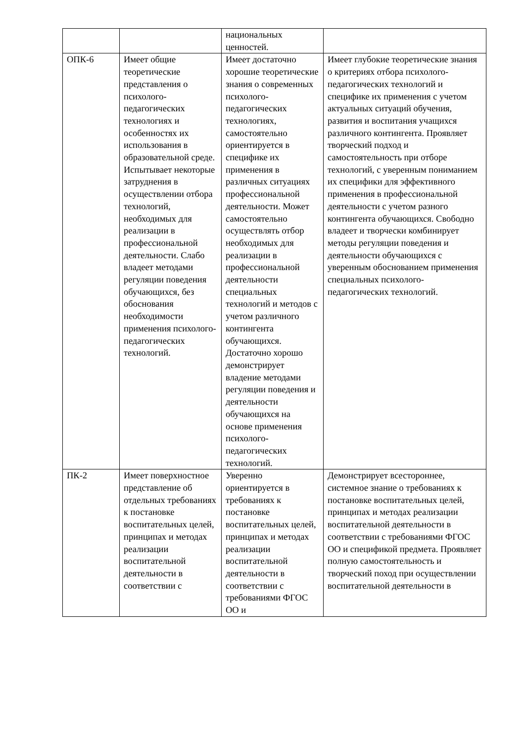| | | национальных ценностей. | |
| ОПК-6 | Имеет общие теоретические представления о психолого-педагогических технологиях и особенностях их использования в образовательной среде. Испытывает некоторые затруднения в осуществлении отбора технологий, необходимых для реализации в профессиональной деятельности. Слабо владеет методами регуляции поведения обучающихся, без обоснования необходимости применения психолого-педагогических технологий. | Имеет достаточно хорошие теоретические знания о современных психолого-педагогических технологиях, самостоятельно ориентируется в специфике их применения в различных ситуациях профессиональной деятельности. Может самостоятельно осуществлять отбор необходимых для реализации в профессиональной деятельности специальных технологий и методов с учетом различного контингента обучающихся. Достаточно хорошо демонстрирует владение методами регуляции поведения и деятельности обучающихся на основе применения психолого-педагогических технологий. | Имеет глубокие теоретические знания о критериях отбора психолого-педагогических технологий и специфике их применения с учетом актуальных ситуаций обучения, развития и воспитания учащихся различного контингента. Проявляет творческий подход и самостоятельность при отборе технологий, с уверенным пониманием их специфики для эффективного применения в профессиональной деятельности с учетом разного контингента обучающихся. Свободно владеет и творчески комбинирует методы регуляции поведения и деятельности обучающихся с уверенным обоснованием применения специальных психолого-педагогических технологий. |
| ПК-2 | Имеет поверхностное представление об отдельных требованиях к постановке воспитательных целей, принципах и методах реализации воспитательной деятельности в соответствии с | Уверенно ориентируется в требованиях к постановке воспитательных целей, принципах и методах реализации воспитательной деятельности в соответствии с требованиями ФГОС ОО и | Демонстрирует всестороннее, системное знание о требованиях к постановке воспитательных целей, принципах и методах реализации воспитательной деятельности в соответствии с требованиями ФГОС ОО и спецификой предмета. Проявляет полную самостоятельность и творческий поход при осуществлении воспитательной деятельности в |